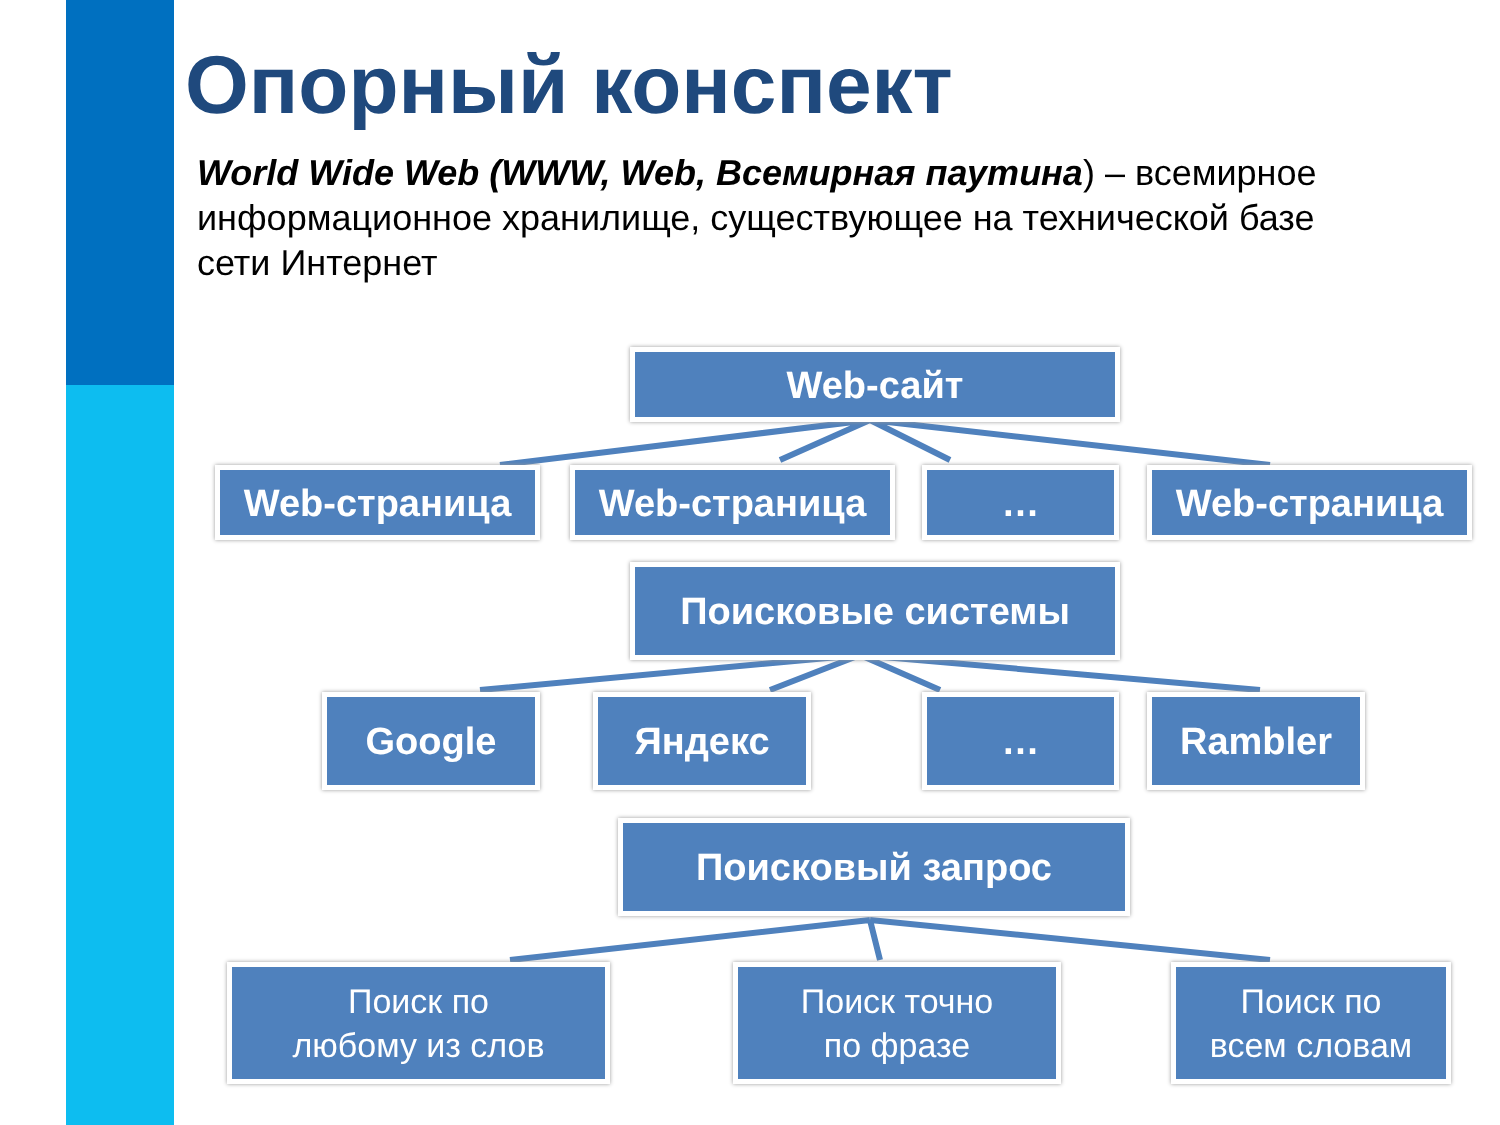Опорный конспект
World Wide Web (WWW, Web, Всемирная паутина) – всемирное информационное хранилище, существующее на технической базе сети Интернет
Web-сайт
Web-страница Web-страница … Web-страница
Поисковые системы
Google Яндекс … Rambler
Поисковый запрос
Поиск по
любому из слов
Поиск точно
по фразе
Поиск по
всем словам